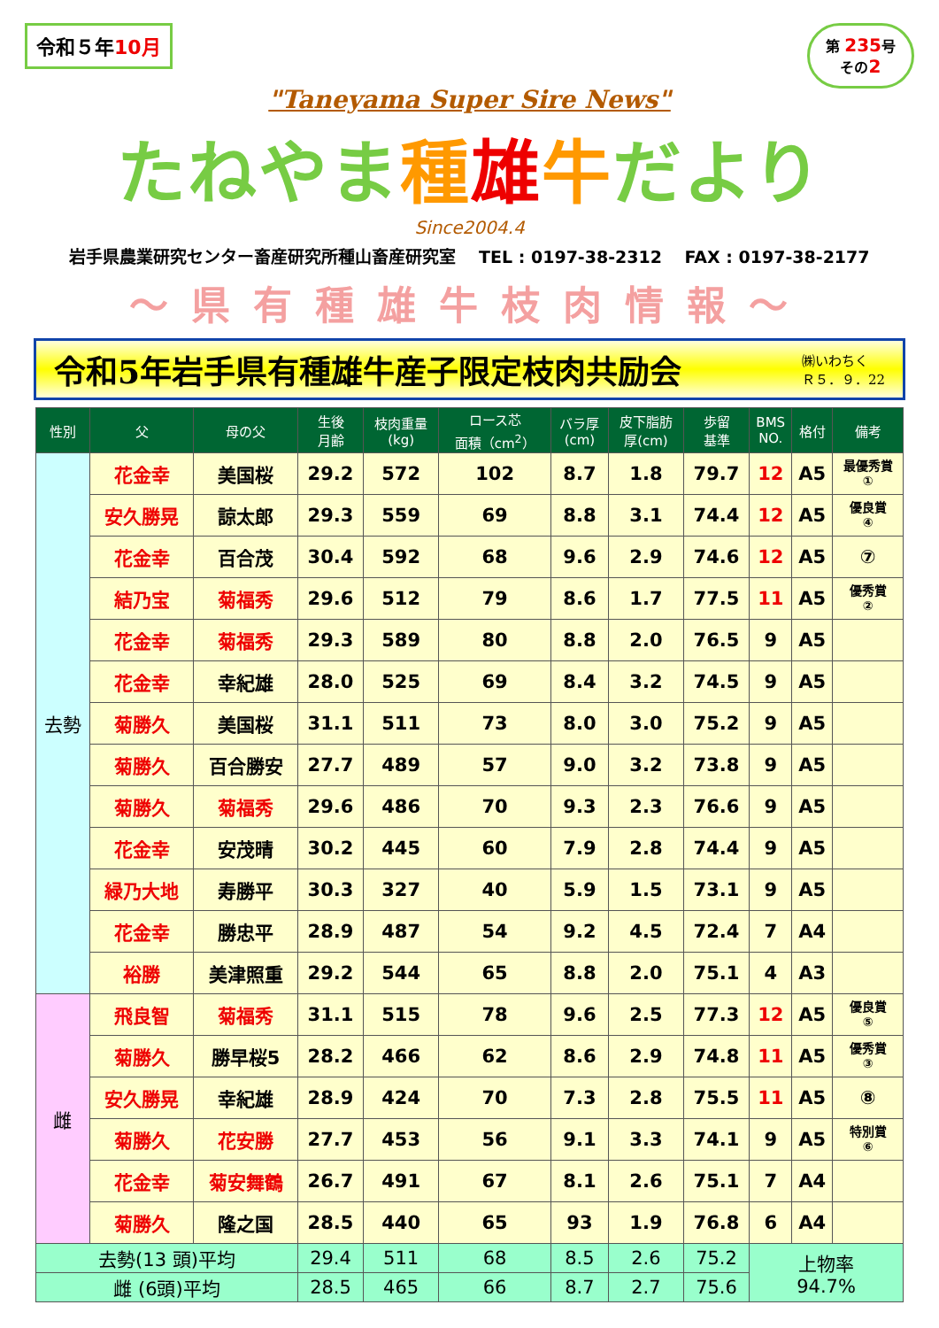令和５年10月
第 235号
その2
"Taneyama Super Sire News"
たねやま種雄牛だより
Since2004.4
岩手県農業研究センター畜産研究所種山畜産研究室　 TEL : 0197-38-2312　 FAX : 0197-38-2177
～県有種雄牛枝肉情報～
令和5年岩手県有種雄牛産子限定枝肉共励会
㈱いわちく
Ｒ５．９．22
| 性別 | 父 | 母の父 | 生後 月齢 | 枝肉重量 (kg) | ロース芯 面積（cm<sup>2</sup>） | バラ厚 (cm) | 皮下脂肪 厚(cm) | 歩留 基準 | BMS NO. | 格付 | 備考 |
| --- | --- | --- | --- | --- | --- | --- | --- | --- | --- | --- | --- |
| 去勢 | 花金幸 | 美国桜 | 29.2 | 572 | 102 | 8.7 | 1.8 | 79.7 | 12 | A5 | 最優秀賞 ① |
| | 安久勝晃 | 諒太郎 | 29.3 | 559 | 69 | 8.8 | 3.1 | 74.4 | 12 | A5 | 優良賞 ④ |
| | 花金幸 | 百合茂 | 30.4 | 592 | 68 | 9.6 | 2.9 | 74.6 | 12 | A5 | ⑦ |
| | 結乃宝 | 菊福秀 | 29.6 | 512 | 79 | 8.6 | 1.7 | 77.5 | 11 | A5 | 優秀賞 ② |
| | 花金幸 | 菊福秀 | 29.3 | 589 | 80 | 8.8 | 2.0 | 76.5 | 9 | A5 | |
| | 花金幸 | 幸紀雄 | 28.0 | 525 | 69 | 8.4 | 3.2 | 74.5 | 9 | A5 | |
| | 菊勝久 | 美国桜 | 31.1 | 511 | 73 | 8.0 | 3.0 | 75.2 | 9 | A5 | |
| | 菊勝久 | 百合勝安 | 27.7 | 489 | 57 | 9.0 | 3.2 | 73.8 | 9 | A5 | |
| | 菊勝久 | 菊福秀 | 29.6 | 486 | 70 | 9.3 | 2.3 | 76.6 | 9 | A5 | |
| | 花金幸 | 安茂晴 | 30.2 | 445 | 60 | 7.9 | 2.8 | 74.4 | 9 | A5 | |
| | 緑乃大地 | 寿勝平 | 30.3 | 327 | 40 | 5.9 | 1.5 | 73.1 | 9 | A5 | |
| | 花金幸 | 勝忠平 | 28.9 | 487 | 54 | 9.2 | 4.5 | 72.4 | 7 | A4 | |
| | 裕勝 | 美津照重 | 29.2 | 544 | 65 | 8.8 | 2.0 | 75.1 | 4 | A3 | |
| 雌 | 飛良智 | 菊福秀 | 31.1 | 515 | 78 | 9.6 | 2.5 | 77.3 | 12 | A5 | 優良賞 ⑤ |
| | 菊勝久 | 勝早桜5 | 28.2 | 466 | 62 | 8.6 | 2.9 | 74.8 | 11 | A5 | 優秀賞 ③ |
| | 安久勝晃 | 幸紀雄 | 28.9 | 424 | 70 | 7.3 | 2.8 | 75.5 | 11 | A5 | ⑧ |
| | 菊勝久 | 花安勝 | 27.7 | 453 | 56 | 9.1 | 3.3 | 74.1 | 9 | A5 | 特別賞 ⑥ |
| | 花金幸 | 菊安舞鶴 | 26.7 | 491 | 67 | 8.1 | 2.6 | 75.1 | 7 | A4 | |
| | 菊勝久 | 隆之国 | 28.5 | 440 | 65 | 93 | 1.9 | 76.8 | 6 | A4 | |
| 去勢(13 頭)平均 | | | 29.4 | 511 | 68 | 8.5 | 2.6 | 75.2 | 上物率 94.7% | | |
| 雌 (6頭)平均 | | | 28.5 | 465 | 66 | 8.7 | 2.7 | 75.6 | | | |